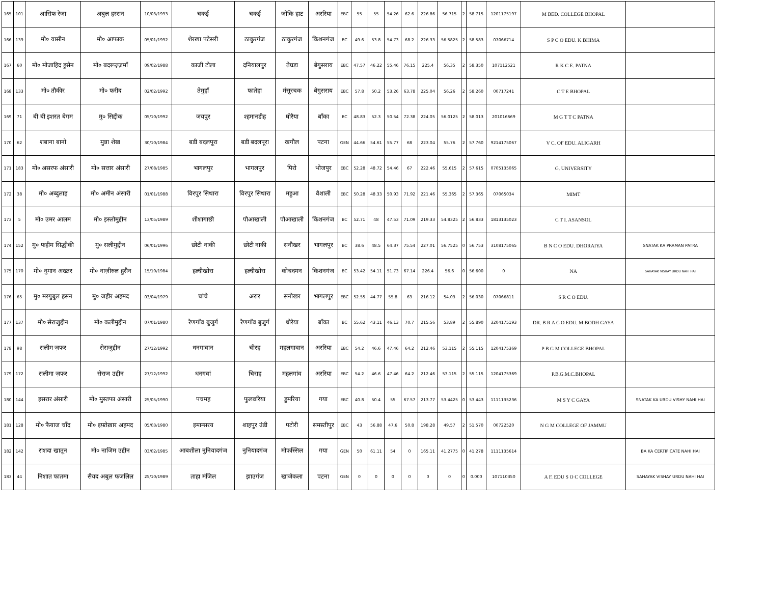| 165 | 101 | आसिफ रेजा | अबुल हस्सन | 10/03/1993 | चकई | चकई | जोकि हाट | अररिया | EBC | 55 | 55 | 54.26 | 62.6 | 226.86 | 56.715 | 2 | 58.715 | 1201175197 | M BED. COLLEGE BHOPAL | |
| 166 | 139 | मो० यासीन | मो० आफाक | 05/01/1992 | शेरखा पटेसरी | ठाकुरगंज | ठाकुरगंज | किशनगंज | BC | 49.6 | 53.8 | 54.73 | 68.2 | 226.33 | 56.5825 | 2 | 58.583 | 07066714 | S P C O EDU. K BHIMA | |
| 167 | 60 | मो० मोजाहिद हुसैन | मो० बदरूज़्ज़माँ | 09/02/1988 | काजी टोला | दनियालपुर | तेघड़ा | बेगुसराय | EBC | 47.57 | 46.22 | 55.46 | 76.15 | 225.4 | 56.35 | 2 | 58.350 | 107112521 | R K C E. PATNA | |
| 168 | 133 | मो० तौकीर | मो० फरीद | 02/02/1992 | तेमुहाँ | फातेहा | मंसूरचक | बेगुसराय | EBC | 57.8 | 50.2 | 53.26 | 63.78 | 225.04 | 56.26 | 2 | 58.260 | 00717241 | C T E BHOPAL | |
| 169 | 71 | बी बी इशरत बेगम | मु० सिद्दीक | 05/10/1992 | जयपुर | श्हमानडीह | घोरैया | बाँका | BC | 48.83 | 52.3 | 50.54 | 72.38 | 224.05 | 56.0125 | 2 | 58.013 | 201016669 | M G T T C PATNA | |
| 170 | 62 | शबाना बानो | मुन्ना शेख | 30/10/1984 | बडी बदलपूरा | बडी बदलपूरा | खगौल | पटना | GEN | 44.66 | 54.61 | 55.77 | 68 | 223.04 | 55.76 | 2 | 57.760 | 9214175067 | V C. OF EDU. ALIGARH | |
| 171 | 183 | मो० असरफ अंसारी | मो० सत्तार अंसारी | 27/08/1985 | भागलपुर | भागलपुर | पिरो | भोजपुर | EBC | 52.28 | 48.72 | 54.46 | 67 | 222.46 | 55.615 | 2 | 57.615 | 0705135065 | G. UNIVERSITY | |
| 172 | 38 | मो० अब्दुलाह | मो० अमीन अंसारी | 01/01/1988 | विरपुर सिथारा | विरपुर सिथारा | महुआ | वैशाली | EBC | 50.28 | 48.33 | 50.93 | 71.92 | 221.46 | 55.365 | 2 | 57.365 | 07065034 | MIMT | |
| 173 | 5 | मो० उमर आलम | मो० इस्लोमुद्दीन | 13/05/1989 | शीशागाछी | पौआखाली | पौआखाली | किशनगंज | BC | 52.71 | 48 | 47.53 | 71.09 | 219.33 | 54.8325 | 2 | 56.833 | 1813135023 | C T I. ASANSOL | |
| 174 | 152 | मु० फहीम सिद्धीकी | मु० सलीमुद्दीन | 06/01/1996 | छोटी नाकी | छोटी नाकी | सनौखर | भागलपुर | BC | 38.6 | 48.5 | 64.37 | 75.54 | 227.01 | 56.7525 | 0 | 56.753 | 3108175065 | B N C O EDU. DHORAIYA | SNATAK KA PRAMAN PATRA |
| 175 | 170 | मो० नुमान अख्तर | मो० नाज़ीरुल हुसैन | 15/10/1984 | हल्दीखोरा | हल्दीखोरा | कोचदमन | किशनगंज | BC | 53.42 | 54.11 | 51.73 | 67.14 | 226.4 | 56.6 | 0 | 56.600 | 0 | NA | SAHAYAK VISHAY URDU NAHI HAI |
| 176 | 65 | मु० मरगुबुल हसन | मु० जहीर अहमद | 03/04/1979 | चांचे | अरार | सनोखर | भागलपुर | EBC | 52.55 | 44.77 | 55.8 | 63 | 216.12 | 54.03 | 2 | 56.030 | 07066811 | S R C O EDU. | |
| 177 | 137 | मो० सेराजुद्दीन | मो० कलीमुद्दीन | 07/01/1980 | रैणगाँव बुजुर्ग | रैणगाँव बुजुर्ग | धोरैया | बाँका | BC | 55.62 | 43.11 | 46.13 | 70.7 | 215.56 | 53.89 | 2 | 55.890 | 3204175193 | DR. B R A C O EDU. M BODH GAYA | |
| 178 | 98 | सलीम ज़फर | सेराजुद्दीन | 27/12/1992 | धनगावान | चीरह | महलगावान | अररिया | EBC | 54.2 | 46.6 | 47.46 | 64.2 | 212.46 | 53.115 | 2 | 55.115 | 1204175369 | P B G M COLLEGE BHOPAL | |
| 179 | 172 | सलीमा ज़फर | सेराज उद्दीन | 27/12/1992 | धनगवां | चिराह | महलगांव | अररिया | EBC | 54.2 | 46.6 | 47.46 | 64.2 | 212.46 | 53.115 | 2 | 55.115 | 1204175369 | P.B.G.M.C.BHOPAL | |
| 180 | 144 | इसरार अंसारी | मो० मुस्तफा अंसारी | 25/05/1990 | पचमह | फुलवरिया | डुमरिया | गया | EBC | 40.8 | 50.4 | 55 | 67.57 | 213.77 | 53.4425 | 0 | 53.443 | 1111135236 | M S Y C GAYA | SNATAK KA URDU VISHY NAHI HAI |
| 181 | 128 | मो० फैयाज चाँद | मो० इफ़्तेख़ार अहमद | 05/03/1980 | इमान्सरय | शाहपुर उंडी | पटोरी | समस्तीपुर | EBC | 43 | 56.88 | 47.6 | 50.8 | 198.28 | 49.57 | 2 | 51.570 | 00722520 | N G M COLLEGE OF JAMMU | |
| 182 | 142 | राशदा खातून | मो० नाजिम उद्दीन | 03/02/1985 | आबशीला नुनियादगंज | नुनियादगंज | मोफस्सिल | गया | GEN | 50 | 61.11 | 54 | 0 | 165.11 | 41.2775 | 0 | 41.278 | 1111135614 | | BA KA CERTIFICATE NAHI HAI |
| 183 | 44 | निशात फातमा | सैयद अबुल फजलिल | 25/10/1989 | ताहा मंजिल | झाउगंज | खाजेकला | पटना | GEN | 0 | 0 | 0 | 0 | 0 | 0 | 0 | 0.000 | 107110350 | A F. EDU S O C COLLEGE | SAHAYAK VISHAY URDU NAHI HAI |